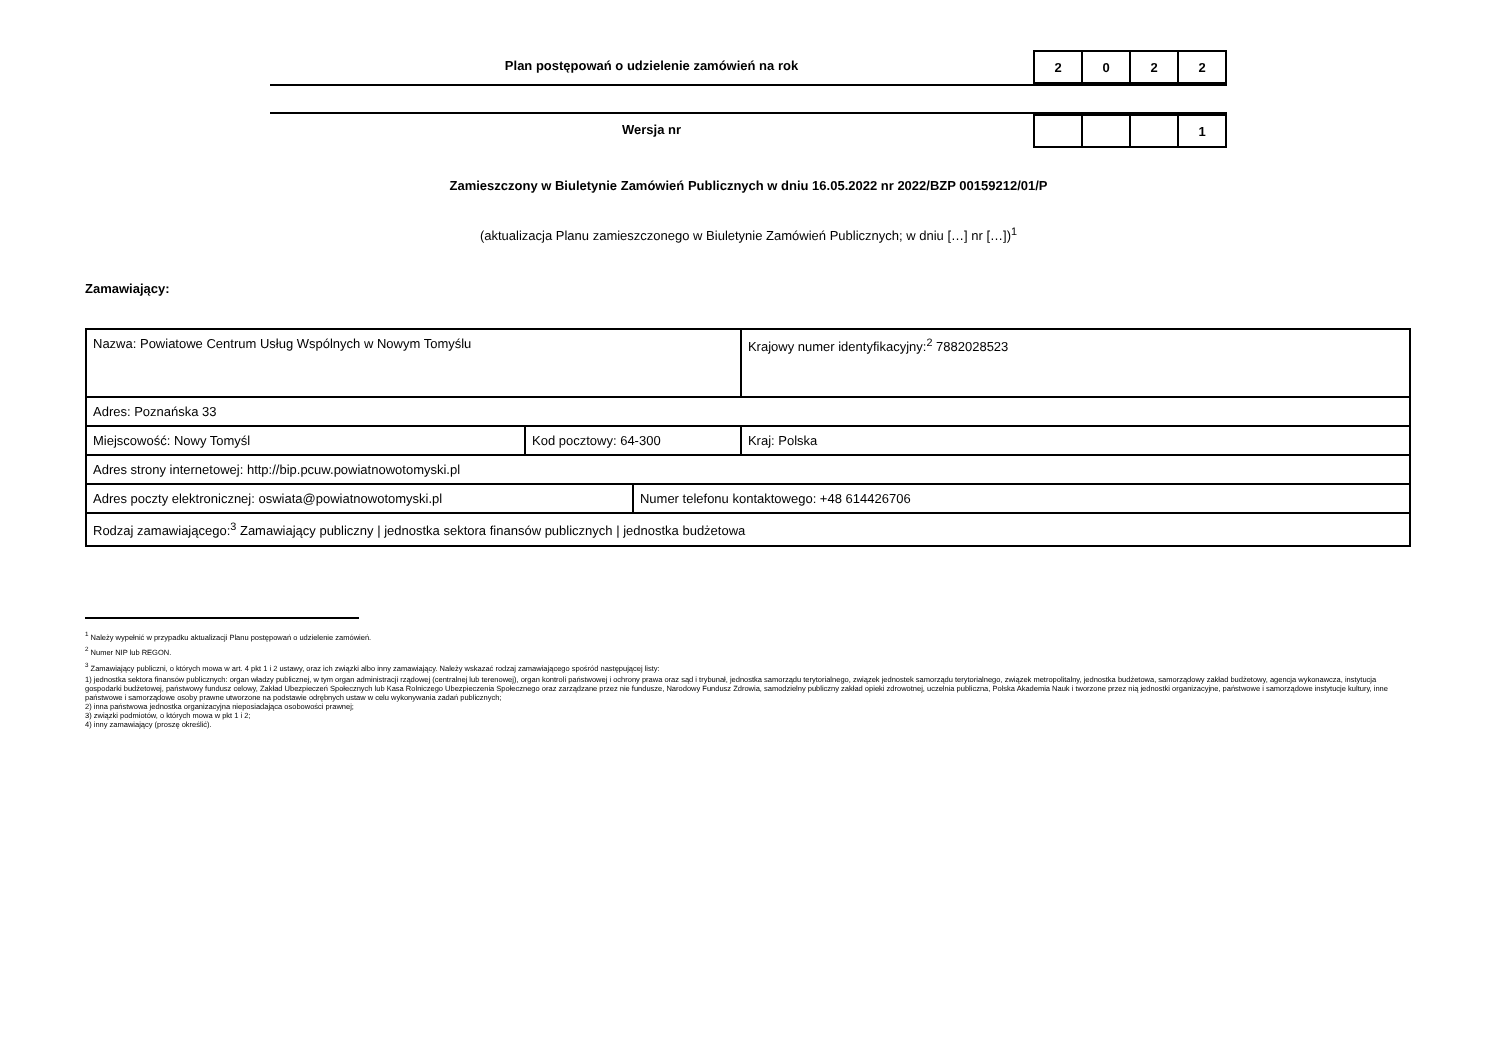Plan postępowań o udzielenie zamówień na rok
| 2 | 0 | 2 | 2 |
Wersja nr
| | | | 1 |
Zamieszczony w Biuletynie Zamówień Publicznych w dniu 16.05.2022 nr 2022/BZP 00159212/01/P
(aktualizacja Planu zamieszczonego w Biuletynie Zamówień Publicznych; w dniu […] nr […])<sup>1</sup>
Zamawiający:
| Nazwa: Powiatowe Centrum Usług Wspólnych w Nowym Tomyślu | | | Krajowy numer identyfikacyjny:<sup>2</sup> 7882028523 |
| Adres: Poznańska 33 | | | |
| Miejscowość: Nowy Tomyśl | Kod pocztowy: 64-300 | | Kraj: Polska |
| Adres strony internetowej: http://bip.pcuw.powiatnowotomyski.pl | | | |
| Adres poczty elektronicznej: oswiata@powiatnowotomyski.pl | | Numer telefonu kontaktowego: +48 614426706 | |
| Rodzaj zamawiającego:<sup>3</sup> Zamawiający publiczny / jednostka sektora finansów publicznych / jednostka budżetowa | | | |
<sup>1</sup> Należy wypełnić w przypadku aktualizacji Planu postępowań o udzielenie zamówień.
<sup>2</sup> Numer NIP lub REGON.
<sup>3</sup> Zamawiający publiczni, o których mowa w art. 4 pkt 1 i 2 ustawy, oraz ich związki albo inny zamawiający. Należy wskazać rodzaj zamawiającego spośród następującej listy:
1) jednostka sektora finansów publicznych: organ władzy publicznej, w tym organ administracji rządowej (centralnej lub terenowej), organ kontroli państwowej i ochrony prawa oraz sąd i trybunał, jednostka samorządu terytorialnego, związek jednostek samorządu terytorialnego, związek metropolitalny, jednostka budżetowa, samorządowy zakład budżetowy, agencja wykonawcza, instytucja gospodarki budżetowej, państwowy fundusz celowy, Zakład Ubezpieczeń Społecznych lub Kasa Rolniczego Ubezpieczenia Społecznego oraz zarządzane przez nie fundusze, Narodowy Fundusz Zdrowia, samodzielny publiczny zakład opieki zdrowotnej, uczelnia publiczna, Polska Akademia Nauk i tworzone przez nią jednostki organizacyjne, państwowe i samorządowe instytucje kultury, inne państwowe i samorządowe osoby prawne utworzone na podstawie odrębnych ustaw w celu wykonywania zadań publicznych;
2) inna państwowa jednostka organizacyjna nieposiadająca osobowości prawnej;
3) związki podmiotów, o których mowa w pkt 1 i 2;
4) inny zamawiający (proszę określić).